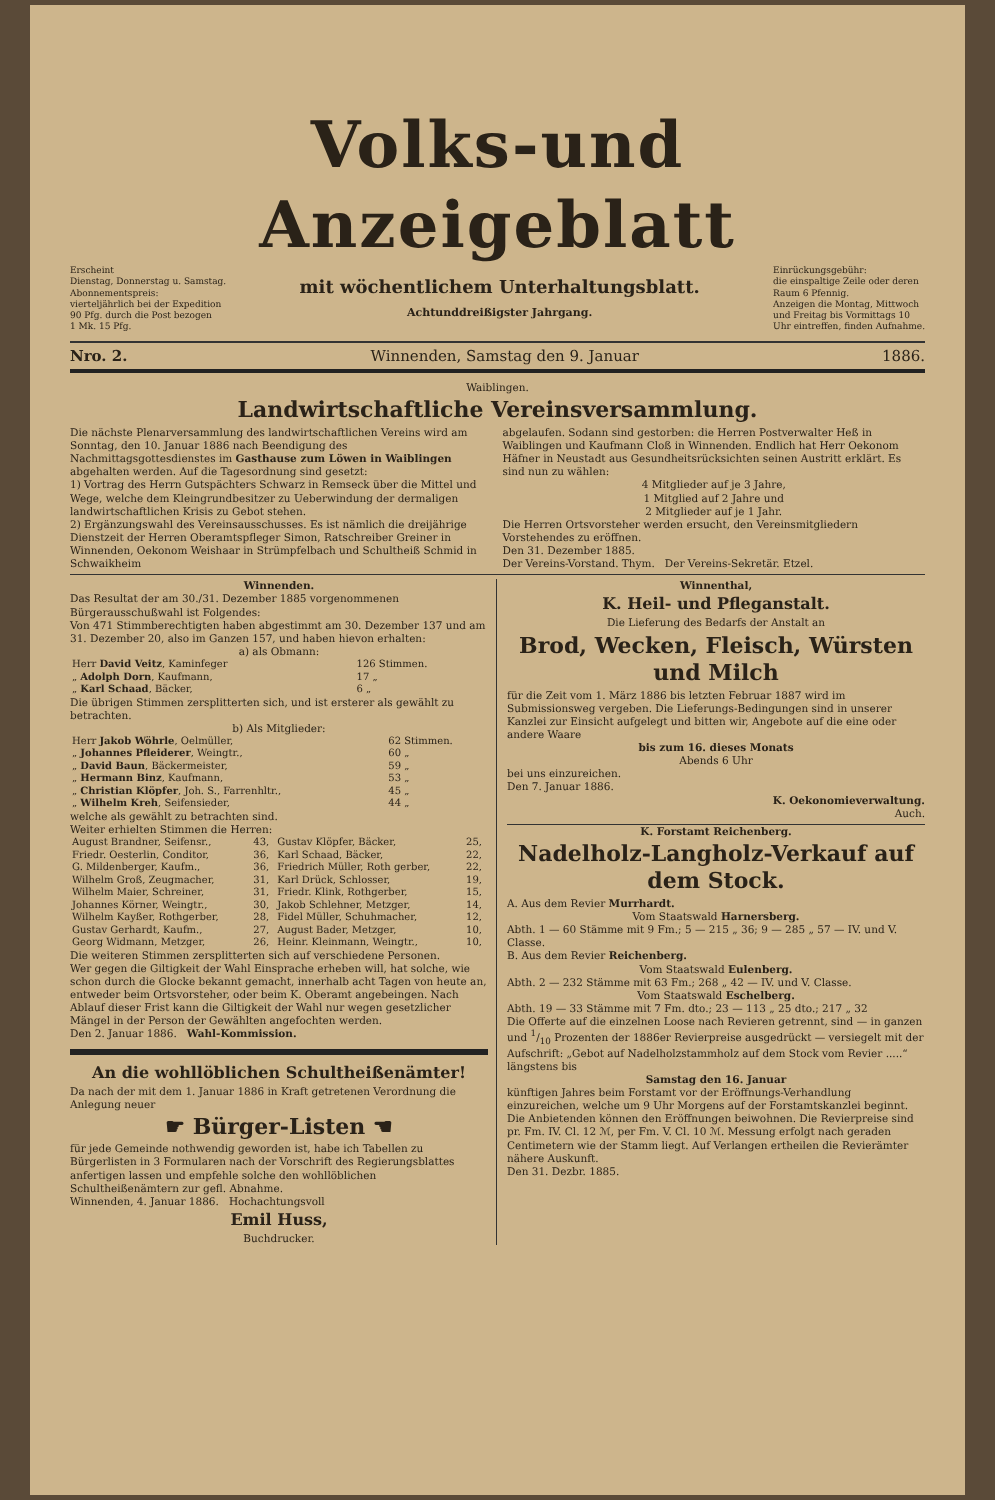Volks-und Anzeigeblatt
Erscheint
Dienstag, Donnerstag u. Samstag.
Abonnementspreis:
vierteljährlich bei der Expedition
90 Pfg. durch die Post bezogen
1 Mk. 15 Pfg.
mit wöchentlichem Unterhaltungsblatt.
Achtunddreißigster Jahrgang.
Einrückungsgebühr:
die einspaltige Zeile oder deren
Raum 6 Pfennig.
Anzeigen die Montag, Mittwoch
und Freitag bis Vormittags 10
Uhr eintreffen, finden Aufnahme.
Nro. 2. Winnenden, Samstag den 9. Januar 1886.
Waiblingen.
Landwirtschaftliche Vereinsversammlung.
Die nächste Plenarversammlung des landwirtschaftlichen Vereins wird am Sonntag, den 10. Januar 1886 nach Beendigung des Nachmittagsgottesdienstes im Gasthause zum Löwen in Waiblingen abgehalten werden. Auf die Tagesordnung sind gesetzt:
1) Vortrag des Herrn Gutspächters Schwarz in Remseck über die Mittel und Wege, welche dem Kleingrundbesitzer zu Ueberwindung der dermaligen landwirtschaftlichen Krisis zu Gebot stehen.
2) Ergänzungswahl des Vereinsausschusses. Es ist nämlich die dreijährige Dienstzeit der Herren Oberamtspfleger Simon, Ratschreiber Greiner in Winnenden, Oekonom Weishaar in Strümpfelbach und Schultheiß Schmid in Schwaikheim
abgelaufen. Sodann sind gestorben: die Herren Postverwalter Heß in Waiblingen und Kaufmann Cloß in Winnenden. Endlich hat Herr Oekonom Häfner in Neustadt aus Gesundheitsrücksichten seinen Austritt erklärt. Es sind nun zu wählen:
4 Mitglieder auf je 3 Jahre,
1 Mitglied auf 2 Jahre und
2 Mitglieder auf je 1 Jahr.
Die Herren Ortsvorsteher werden ersucht, den Vereinsmitgliedern Vorstehendes zu eröffnen.
Den 31. Dezember 1885.
Der Vereins-Vorstand. Thym. Der Vereins-Sekretär. Etzel.
Winnenden.
Das Resultat der am 30./31. Dezember 1885 vorgenommenen Bürgerausschußwahl ist Folgendes:
Von 471 Stimmberechtigten haben abgestimmt am 30. Dezember 137 und am 31. Dezember 20, also im Ganzen 157, und haben hievon erhalten:
a) als Obmann:
| Herr David Veitz , Kaminfeger | 126 Stimmen. |
| „ Adolph Dorn , Kaufmann, | 17 „ |
| „ Karl Schaad , Bäcker, | 6 „ |
Die übrigen Stimmen zersplitterten sich, und ist ersterer als gewählt zu betrachten.
b) Als Mitglieder:
| Herr Jakob Wöhrle , Oelmüller, | 62 Stimmen. |
| „ Johannes Pfleiderer , Weingtr., | 60 „ |
| „ David Baun , Bäckermeister, | 59 „ |
| „ Hermann Binz , Kaufmann, | 53 „ |
| „ Christian Klöpfer , Joh. S., Farrenhltr., | 45 „ |
| „ Wilhelm Kreh , Seifensieder, | 44 „ |
welche als gewählt zu betrachten sind.
Weiter erhielten Stimmen die Herren:
| August Brandner, Seifensr., | 43, | Gustav Klöpfer, Bäcker, | 25, |
| Friedr. Oesterlin, Conditor, | 36, | Karl Schaad, Bäcker, | 22, |
| G. Mildenberger, Kaufm., | 36, | Friedrich Müller, Roth gerber, | 22, |
| Wilhelm Groß, Zeugmacher, | 31, | Karl Drück, Schlosser, | 19, |
| Wilhelm Maier, Schreiner, | 31, | Friedr. Klink, Rothgerber, | 15, |
| Johannes Körner, Weingtr., | 30, | Jakob Schlehner, Metzger, | 14, |
| Wilhelm Kayßer, Rothgerber, | 28, | Fidel Müller, Schuhmacher, | 12, |
| Gustav Gerhardt, Kaufm., | 27, | August Bader, Metzger, | 10, |
| Georg Widmann, Metzger, | 26, | Heinr. Kleinmann, Weingtr., | 10, |
Die weiteren Stimmen zersplitterten sich auf verschiedene Personen.
Wer gegen die Giltigkeit der Wahl Einsprache erheben will, hat solche, wie schon durch die Glocke bekannt gemacht, innerhalb acht Tagen von heute an, entweder beim Ortsvorsteher, oder beim K. Oberamt angebeingen. Nach Ablauf dieser Frist kann die Giltigkeit der Wahl nur wegen gesetzlicher Mängel in der Person der Gewählten angefochten werden.
Den 2. Januar 1886. Wahl-Kommission.
An die wohllöblichen Schultheißenämter!
Da nach der mit dem 1. Januar 1886 in Kraft getretenen Verordnung die Anlegung neuer
☛ Bürger-Listen ☚
für jede Gemeinde nothwendig geworden ist, habe ich Tabellen zu Bürgerlisten in 3 Formularen nach der Vorschrift des Regierungsblattes anfertigen lassen und empfehle solche den wohllöblichen Schultheißenämtern zur gefl. Abnahme.
Winnenden, 4. Januar 1886. Hochachtungsvoll
Emil Huss,
Buchdrucker.
Winnenthal,
K. Heil- und Pfleganstalt.
Die Lieferung des Bedarfs der Anstalt an
Brod, Wecken, Fleisch, Würsten und Milch
für die Zeit vom 1. März 1886 bis letzten Februar 1887 wird im Submissionsweg vergeben. Die Lieferungs-Bedingungen sind in unserer Kanzlei zur Einsicht aufgelegt und bitten wir, Angebote auf die eine oder andere Waare
bis zum 16. dieses Monats
Abends 6 Uhr
bei uns einzureichen.
Den 7. Januar 1886.
K. Oekonomieverwaltung.
Auch.
K. Forstamt Reichenberg.
Nadelholz-Langholz-Verkauf auf dem Stock.
A. Aus dem Revier Murrhardt.
Vom Staatswald Harnersberg.
Abth. 1 — 60 Stämme mit 9 Fm.; 5 — 215 „ 36; 9 — 285 „ 57 — IV. und V. Classe.
B. Aus dem Revier Reichenberg.
Vom Staatswald Eulenberg.
Abth. 2 — 232 Stämme mit 63 Fm.; 268 „ 42 — IV. und V. Classe.
Vom Staatswald Eschelberg.
Abth. 19 — 33 Stämme mit 7 Fm. dto.; 23 — 113 „ 25 dto.; 217 „ 32
Die Offerte auf die einzelnen Loose nach Revieren getrennt, sind — in ganzen und 1/10 Prozenten der 1886er Revierpreise ausgedrückt — versiegelt mit der Aufschrift: „Gebot auf Nadelholzstammholz auf dem Stock vom Revier .....“ längstens bis
Samstag den 16. Januar
künftigen Jahres beim Forstamt vor der Eröffnungs-Verhandlung einzureichen, welche um 9 Uhr Morgens auf der Forstamtskanzlei beginnt. Die Anbietenden können den Eröffnungen beiwohnen. Die Revierpreise sind pr. Fm. IV. Cl. 12 ℳ, per Fm. V. Cl. 10 ℳ. Messung erfolgt nach geraden Centimetern wie der Stamm liegt. Auf Verlangen ertheilen die Revierämter nähere Auskunft.
Den 31. Dezbr. 1885.